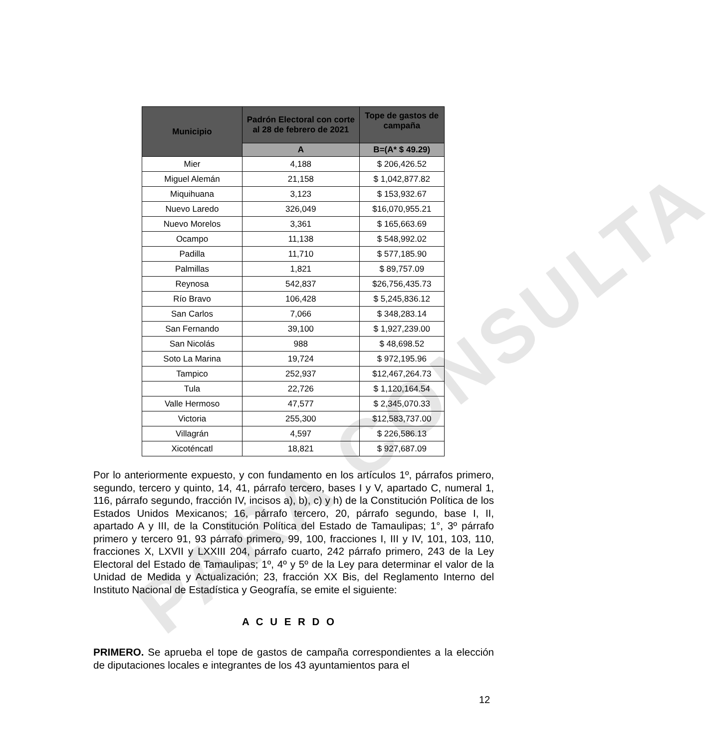PARA CONSULTA
| Municipio | Padrón Electoral con corte al 28 de febrero de 2021 | Tope de gastos de campaña |
| --- | --- | --- |
| | A | B=(A* $ 49.29) |
| Mier | 4,188 | $ 206,426.52 |
| Miguel Alemán | 21,158 | $ 1,042,877.82 |
| Miquihuana | 3,123 | $ 153,932.67 |
| Nuevo Laredo | 326,049 | $16,070,955.21 |
| Nuevo Morelos | 3,361 | $ 165,663.69 |
| Ocampo | 11,138 | $ 548,992.02 |
| Padilla | 11,710 | $ 577,185.90 |
| Palmillas | 1,821 | $ 89,757.09 |
| Reynosa | 542,837 | $26,756,435.73 |
| Río Bravo | 106,428 | $ 5,245,836.12 |
| San Carlos | 7,066 | $ 348,283.14 |
| San Fernando | 39,100 | $ 1,927,239.00 |
| San Nicolás | 988 | $ 48,698.52 |
| Soto La Marina | 19,724 | $ 972,195.96 |
| Tampico | 252,937 | $12,467,264.73 |
| Tula | 22,726 | $ 1,120,164.54 |
| Valle Hermoso | 47,577 | $ 2,345,070.33 |
| Victoria | 255,300 | $12,583,737.00 |
| Villagrán | 4,597 | $ 226,586.13 |
| Xicoténcatl | 18,821 | $ 927,687.09 |
Por lo anteriormente expuesto, y con fundamento en los artículos 1º, párrafos primero, segundo, tercero y quinto, 14, 41, párrafo tercero, bases I y V, apartado C, numeral 1, 116, párrafo segundo, fracción IV, incisos a), b), c) y h) de la Constitución Política de los Estados Unidos Mexicanos; 16, párrafo tercero, 20, párrafo segundo, base I, II, apartado A y III, de la Constitución Política del Estado de Tamaulipas; 1°, 3º párrafo primero y tercero 91, 93 párrafo primero, 99, 100, fracciones I, III y IV, 101, 103, 110, fracciones X, LXVII y LXXIII 204, párrafo cuarto, 242 párrafo primero, 243 de la Ley Electoral del Estado de Tamaulipas; 1º, 4º y 5º de la Ley para determinar el valor de la Unidad de Medida y Actualización; 23, fracción XX Bis, del Reglamento Interno del Instituto Nacional de Estadística y Geografía, se emite el siguiente:
A C U E R D O
PRIMERO. Se aprueba el tope de gastos de campaña correspondientes a la elección de diputaciones locales e integrantes de los 43 ayuntamientos para el
12